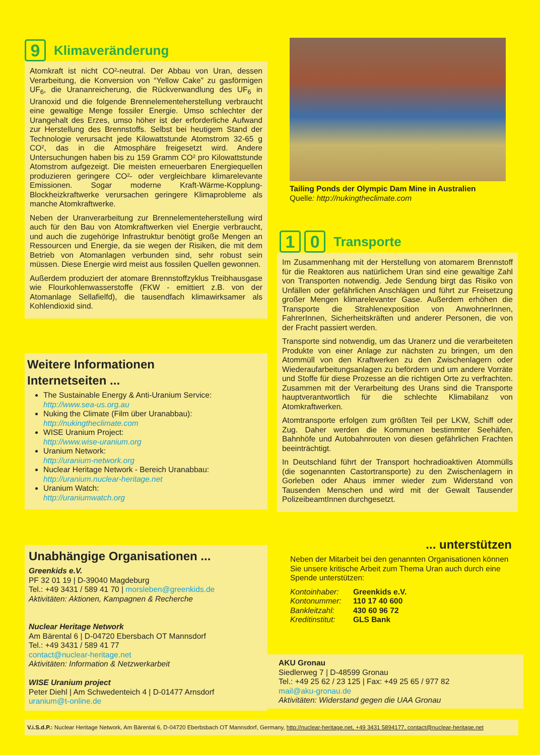9 Klimaveränderung
Atomkraft ist nicht CO²-neutral. Der Abbau von Uran, dessen Verarbeitung, die Konversion von “Yellow Cake” zu gasförmigen UF<sub>6</sub>, die Urananreicherung, die Rückverwandlung des UF<sub>6</sub> in Uranoxid und die folgende Brennelementeherstellung verbraucht eine gewaltige Menge fossiler Energie. Umso schlechter der Urangehalt des Erzes, umso höher ist der erforderliche Aufwand zur Herstellung des Brennstoffs. Selbst bei heutigem Stand der Technologie verursacht jede Kilowattstunde Atomstrom 32-65 g CO², das in die Atmosphäre freigesetzt wird. Andere Untersuchungen haben bis zu 159 Gramm CO² pro Kilowattstunde Atomstrom aufgezeigt. Die meisten erneuerbaren Energiequellen produzieren geringere CO²- oder vergleichbare klimarelevante Emissionen. Sogar moderne Kraft-Wärme-Kopplung-Blockheizkraftwerke verursachen geringere Klimaprobleme als manche Atomkraftwerke.
Neben der Uranverarbeitung zur Brennelementeherstellung wird auch für den Bau von Atomkraftwerken viel Energie verbraucht, und auch die zugehörige Infrastruktur benötigt große Mengen an Ressourcen und Energie, da sie wegen der Risiken, die mit dem Betrieb von Atomanlagen verbunden sind, sehr robust sein müssen. Diese Energie wird meist aus fossilen Quellen gewonnen.
Außerdem produziert der atomare Brennstoffzyklus Treibhausgase wie Flourkohlenwasserstoffe (FKW - emittiert z.B. von der Atomanlage Sellafielfd), die tausendfach klimawirksamer als Kohlendioxid sind.
Tailing Ponds der Olympic Dam Mine in Australien
Quelle: http://nukingtheclimate.com
1 0 Transporte
Im Zusammenhang mit der Herstellung von atomarem Brennstoff für die Reaktoren aus natürlichem Uran sind eine gewaltige Zahl von Transporten notwendig. Jede Sendung birgt das Risiko von Unfällen oder gefährlichen Anschlägen und führt zur Freisetzung großer Mengen klimarelevanter Gase. Außerdem erhöhen die Transporte die Strahlenexposition von AnwohnerInnen, FahrerInnen, Sicherheitskräften und anderer Personen, die von der Fracht passiert werden.
Transporte sind notwendig, um das Uranerz und die verarbeiteten Produkte von einer Anlage zur nächsten zu bringen, um den Atommüll von den Kraftwerken zu den Zwischenlagern oder Wiederaufarbeitungsanlagen zu befördern und um andere Vorräte und Stoffe für diese Prozesse an die richtigen Orte zu verfrachten. Zusammen mit der Verarbeitung des Urans sind die Transporte hauptverantwortlich für die schlechte Klimabilanz von Atomkraftwerken.
Atomtransporte erfolgen zum größten Teil per LKW, Schiff oder Zug. Daher werden die Kommunen bestimmter Seehäfen, Bahnhöfe und Autobahnrouten von diesen gefährlichen Frachten beeinträchtigt.
In Deutschland führt der Transport hochradioaktiven Atommülls (die sogenannten Castortransporte) zu den Zwischenlagern in Gorleben oder Ahaus immer wieder zum Widerstand von Tausenden Menschen und wird mit der Gewalt Tausender PolizeibeamtInnen durchgesetzt.
Weitere Informationen
Internetseiten ...
The Sustainable Energy & Anti-Uranium Service:
http://www.sea-us.org.au
Nuking the Climate (Film über Uranabbau):
http://nukingtheclimate.com
WISE Uranium Project:
http://www.wise-uranium.org
Uranium Network:
http://uranium-network.org
Nuclear Heritage Network - Bereich Uranabbau:
http://uranium.nuclear-heritage.net
Uranium Watch:
http://uraniumwatch.org
Unabhängige Organisationen ...
Greenkids e.V.
PF 32 01 19 | D-39040 Magdeburg
Tel.: +49 3431 / 589 41 70 | morsleben@greenkids.de
Aktivitäten: Aktionen, Kampagnen & Recherche
Nuclear Heritage Network
Am Bärental 6 | D-04720 Ebersbach OT Mannsdorf
Tel.: +49 3431 / 589 41 77
contact@nuclear-heritage.net
Aktivitäten: Information & Netzwerkarbeit
WISE Uranium project
Peter Diehl | Am Schwedenteich 4 | D-01477 Arnsdorf
uranium@t-online.de
... unterstützen
Neben der Mitarbeit bei den genannten Organisationen können Sie unsere kritische Arbeit zum Thema Uran auch durch eine Spende unterstützen:
Kontoinhaber: Greenkids e.V. Kontonummer: 110 17 40 600 Bankleitzahl: 430 60 96 72 Kreditinstitut: GLS Bank
AKU Gronau
Siedlerweg 7 | D-48599 Gronau
Tel.: +49 25 62 / 23 125 | Fax: +49 25 65 / 977 82
mail@aku-gronau.de
Aktivitäten: Widerstand gegen die UAA Gronau
V.i.S.d.P.: Nuclear Heritage Network, Am Bärental 6, D-04720 Eberbsbach OT Mannsdorf, Germany, http://nuclear-heritage.net, +49 3431 5894177, contact@nuclear-heritage.net